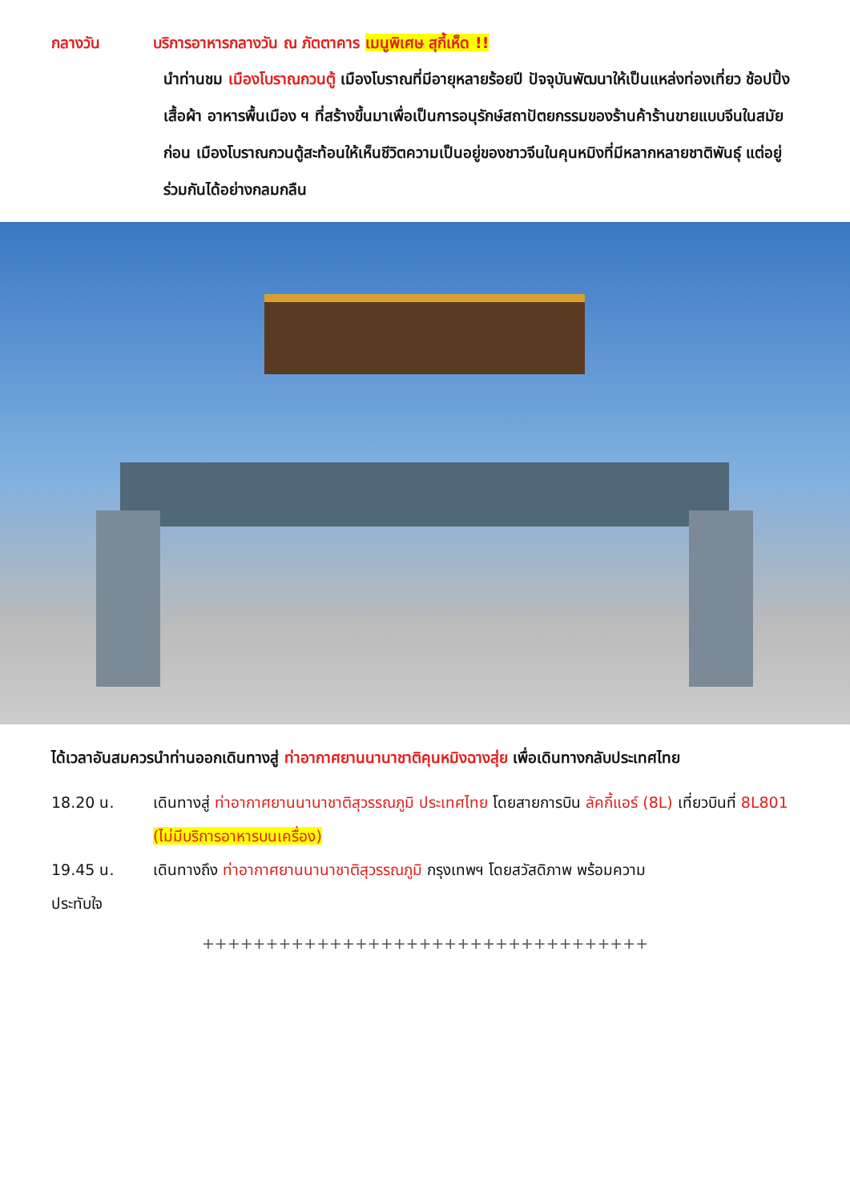กลางวัน บริการอาหารกลางวัน ณ ภัตตาคาร เมนูพิเศษ สุกี้เห็ด !!
นำท่านชม เมืองโบราณกวนตู้ เมืองโบราณที่มีอายุหลายร้อยปี ปัจจุบันพัฒนาให้เป็นแหล่งท่องเที่ยว ช้อปปิ้ง เสื้อผ้า อาหารพื้นเมือง ฯ ที่สร้างขึ้นมาเพื่อเป็นการอนุรักษ์สถาปัตยกรรมของร้านค้าร้านขายแบบจีนในสมัยก่อน เมืองโบราณกวนตู้สะท้อนให้เห็นชีวิตความเป็นอยู่ของชาวจีนในคุนหมิงที่มีหลากหลายชาติพันธุ์ แต่อยู่ร่วมกันได้อย่างกลมกลืน
ได้เวลาอันสมควรนำท่านออกเดินทางสู่ ท่าอากาศยานนานาชาติคุนหมิงฉางสุ่ย เพื่อเดินทางกลับประเทศไทย
18.20 น. เดินทางสู่ ท่าอากาศยานนานาชาติสุวรรณภูมิ ประเทศไทย โดยสายการบิน ลัคกี้แอร์ (8L) เที่ยวบินที่ 8L801 (ไม่มีบริการอาหารบนเครื่อง)
19.45 น. เดินทางถึง ท่าอากาศยานนานาชาติสุวรรณภูมิ กรุงเทพฯ โดยสวัสดิภาพ พร้อมความ
ประทับใจ
+++++++++++++++++++++++++++++++++++